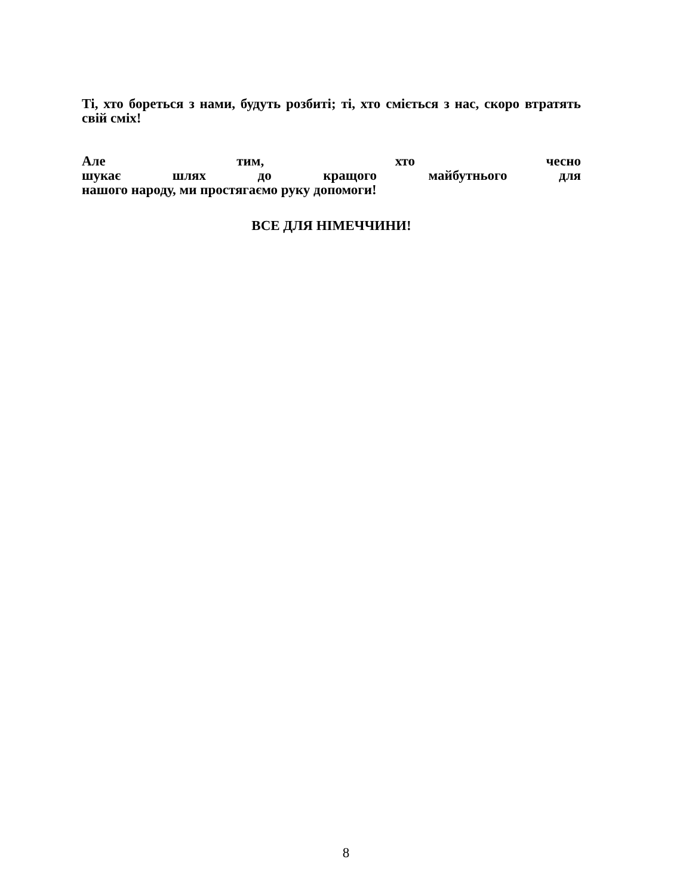Ті, хто бореться з нами, будуть розбиті; ті, хто сміється з нас, скоро втратять свій сміх!
Але тим, хто чесно
шукає шлях до кращого майбутнього для
нашого народу, ми простягаємо руку допомоги!
ВСЕ ДЛЯ НІМЕЧЧИНИ!
8